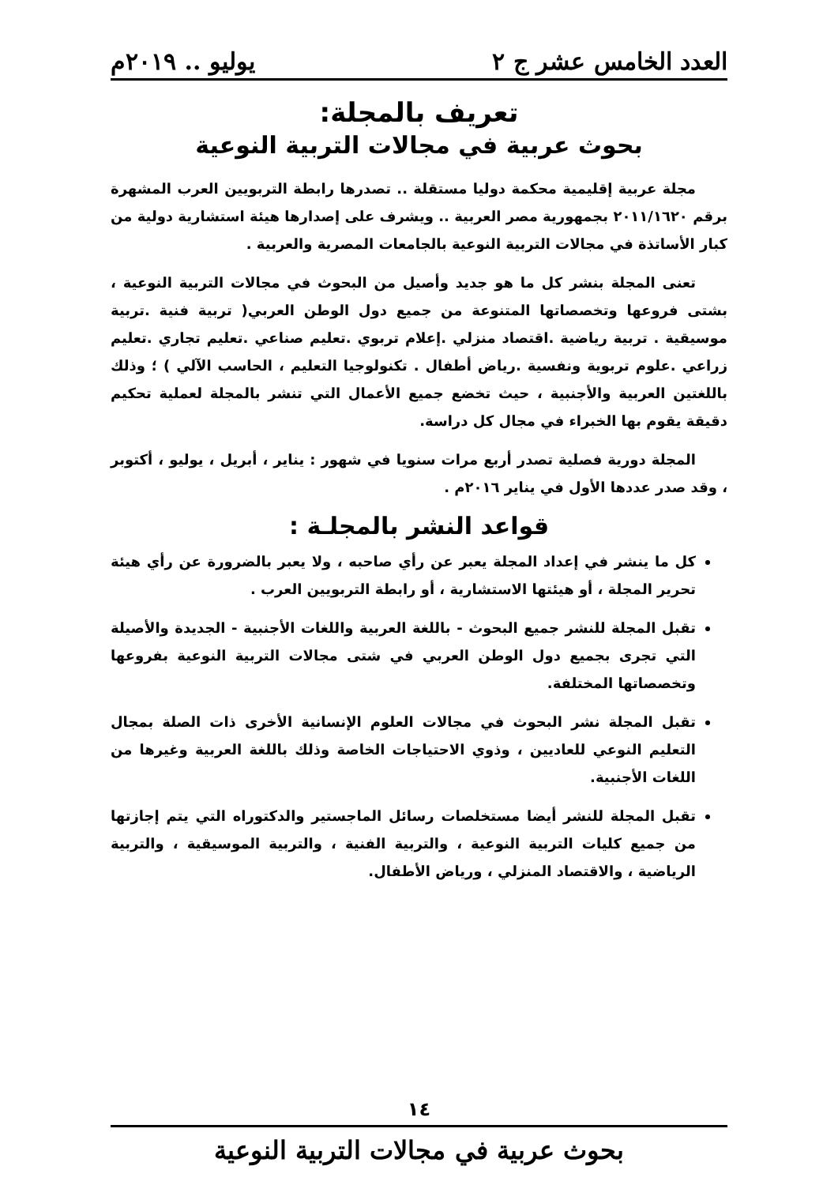العدد الخامس عشر ج ٢ يوليو .. ٢٠١٩م
تعريف بالمجلة:
بحوث عربية في مجالات التربية النوعية
مجلة عربية إقليمية محكمة دوليا مستقلة .. تصدرها رابطة التربويين العرب المشهرة برقم ٢٠١١/١٦٢٠ بجمهورية مصر العربية .. ويشرف على إصدارها هيئة استشارية دولية من كبار الأساتذة في مجالات التربية النوعية بالجامعات المصرية والعربية .
تعنى المجلة بنشر كل ما هو جديد وأصيل من البحوث في مجالات التربية النوعية ، بشتى فروعها وتخصصاتها المتنوعة من جميع دول الوطن العربي( تربية فنية .تربية موسيقية . تربية رياضية .اقتصاد منزلي .إعلام تربوي .تعليم صناعي .تعليم تجاري .تعليم زراعي .علوم تربوية ونفسية .رياض أطفال . تكنولوجيا التعليم ، الحاسب الآلي ) ؛ وذلك باللغتين العربية والأجنبية ، حيث تخضع جميع الأعمال التي تنشر بالمجلة لعملية تحكيم دقيقة يقوم بها الخبراء في مجال كل دراسة.
المجلة دورية فصلية تصدر أربع مرات سنويا في شهور : يناير ، أبريل ، يوليو ، أكتوبر ، وقد صدر عددها الأول في يناير ٢٠١٦م .
قواعد النشر بالمجلـة :
كل ما ينشر في إعداد المجلة يعبر عن رأي صاحبه ، ولا يعبر بالضرورة عن رأي هيئة تحرير المجلة ، أو هيئتها الاستشارية ، أو رابطة التربويين العرب .
تقبل المجلة للنشر جميع البحوث - باللغة العربية واللغات الأجنبية - الجديدة والأصيلة التي تجرى بجميع دول الوطن العربي في شتى مجالات التربية النوعية بفروعها وتخصصاتها المختلفة.
تقبل المجلة نشر البحوث في مجالات العلوم الإنسانية الأخرى ذات الصلة بمجال التعليم النوعي للعاديين ، وذوي الاحتياجات الخاصة وذلك باللغة العربية وغيرها من اللغات الأجنبية.
تقبل المجلة للنشر أيضا مستخلصات رسائل الماجستير والدكتوراه التي يتم إجازتها من جميع كليات التربية النوعية ، والتربية الفنية ، والتربية الموسيقية ، والتربية الرياضية ، والاقتصاد المنزلي ، ورياض الأطفال.
١٤
بحوث عربية في مجالات التربية النوعية